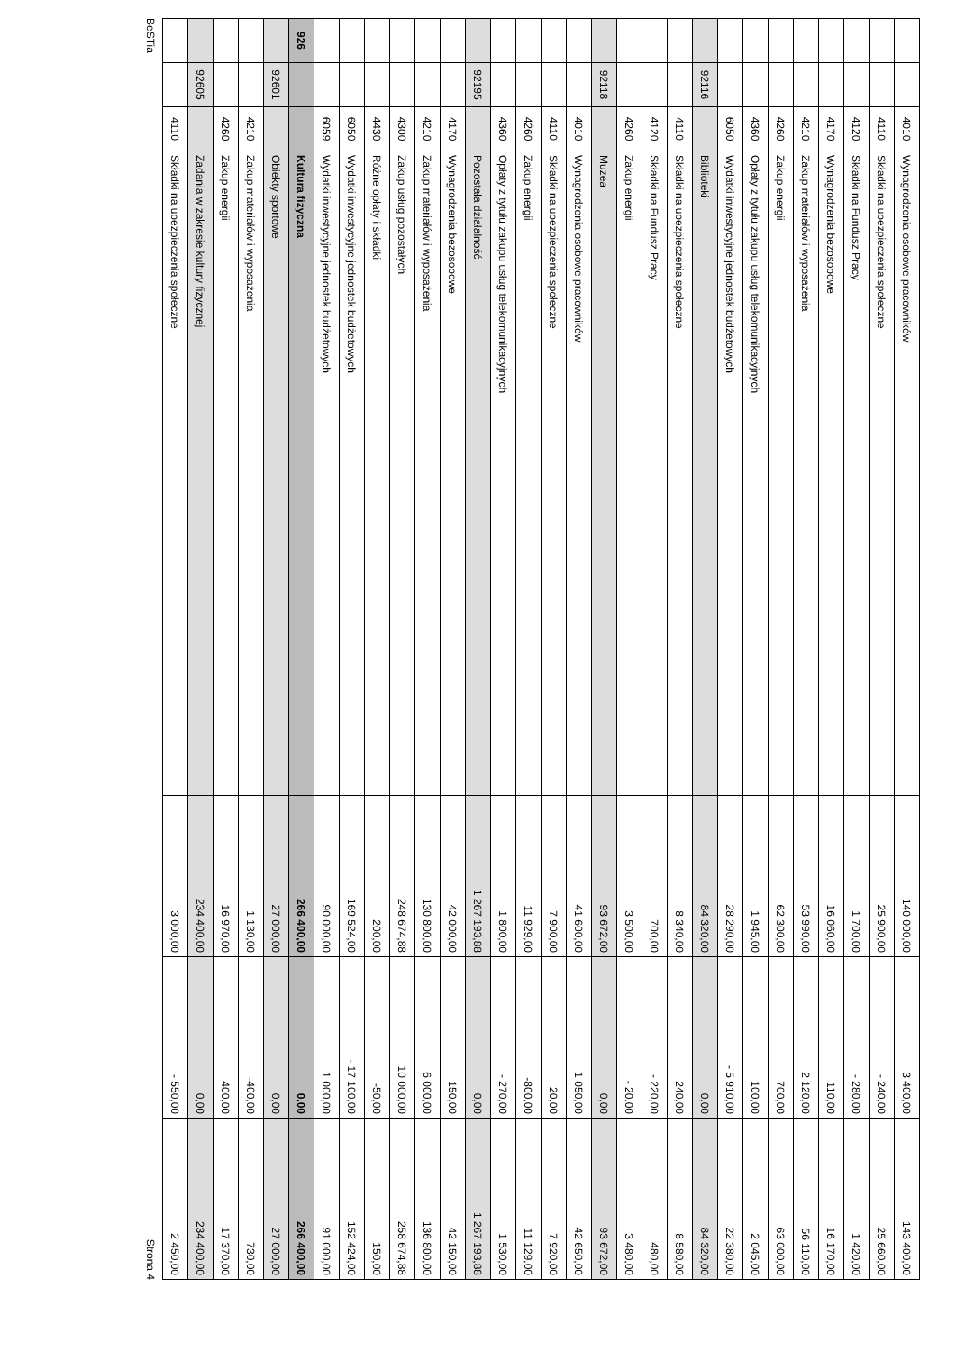| | | 4010 | Wynagrodzenia osobowe pracowników | 140 000,00 | 3 400,00 | 143 400,00 |
| | | 4110 | Składki na ubezpieczenia społeczne | 25 900,00 | - 240,00 | 25 660,00 |
| | | 4120 | Składki na Fundusz Pracy | 1 700,00 | - 280,00 | 1 420,00 |
| | | 4170 | Wynagrodzenia bezosobowe | 16 060,00 | 110,00 | 16 170,00 |
| | | 4210 | Zakup materiałów i wyposażenia | 53 990,00 | 2 120,00 | 56 110,00 |
| | | 4260 | Zakup energii | 62 300,00 | 700,00 | 63 000,00 |
| | | 4360 | Opłaty z tytułu zakupu usług telekomunikacyjnych | 1 945,00 | 100,00 | 2 045,00 |
| | | 6050 | Wydatki inwestycyjne jednostek budżetowych | 28 290,00 | - 5 910,00 | 22 380,00 |
| | 92116 | | Biblioteki | 84 320,00 | 0,00 | 84 320,00 |
| | | 4110 | Składki na ubezpieczenia społeczne | 8 340,00 | 240,00 | 8 580,00 |
| | | 4120 | Składki na Fundusz Pracy | 700,00 | - 220,00 | 480,00 |
| | | 4260 | Zakup energii | 3 500,00 | - 20,00 | 3 480,00 |
| | 92118 | | Muzea | 93 672,00 | 0,00 | 93 672,00 |
| | | 4010 | Wynagrodzenia osobowe pracowników | 41 600,00 | 1 050,00 | 42 650,00 |
| | | 4110 | Składki na ubezpieczenia społeczne | 7 900,00 | 20,00 | 7 920,00 |
| | | 4260 | Zakup energii | 11 929,00 | -800,00 | 11 129,00 |
| | | 4360 | Opłaty z tytułu zakupu usług telekomunikacyjnych | 1 800,00 | - 270,00 | 1 530,00 |
| | 92195 | | Pozostała działalność | 1 267 193,88 | 0,00 | 1 267 193,88 |
| | | 4170 | Wynagrodzenia bezosobowe | 42 000,00 | 150,00 | 42 150,00 |
| | | 4210 | Zakup materiałów i wyposażenia | 130 800,00 | 6 000,00 | 136 800,00 |
| | | 4300 | Zakup usług pozostałych | 248 674,88 | 10 000,00 | 258 674,88 |
| | | 4430 | Różne opłaty i składki | 200,00 | -50,00 | 150,00 |
| | | 6050 | Wydatki inwestycyjne jednostek budżetowych | 169 524,00 | - 17 100,00 | 152 424,00 |
| | | 6059 | Wydatki inwestycyjne jednostek budżetowych | 90 000,00 | 1 000,00 | 91 000,00 |
| 926 | | | Kultura fizyczna | 266 400,00 | 0,00 | 266 400,00 |
| | 92601 | | Obiekty sportowe | 27 000,00 | 0,00 | 27 000,00 |
| | | 4210 | Zakup materiałów i wyposażenia | 1 130,00 | -400,00 | 730,00 |
| | | 4260 | Zakup energii | 16 970,00 | 400,00 | 17 370,00 |
| | 92605 | | Zadania w zakresie kultury fizycznej | 234 400,00 | 0,00 | 234 400,00 |
| | | 4110 | Składki na ubezpieczenia społeczne | 3 000,00 | - 550,00 | 2 450,00 |
BeSTia Strona 4